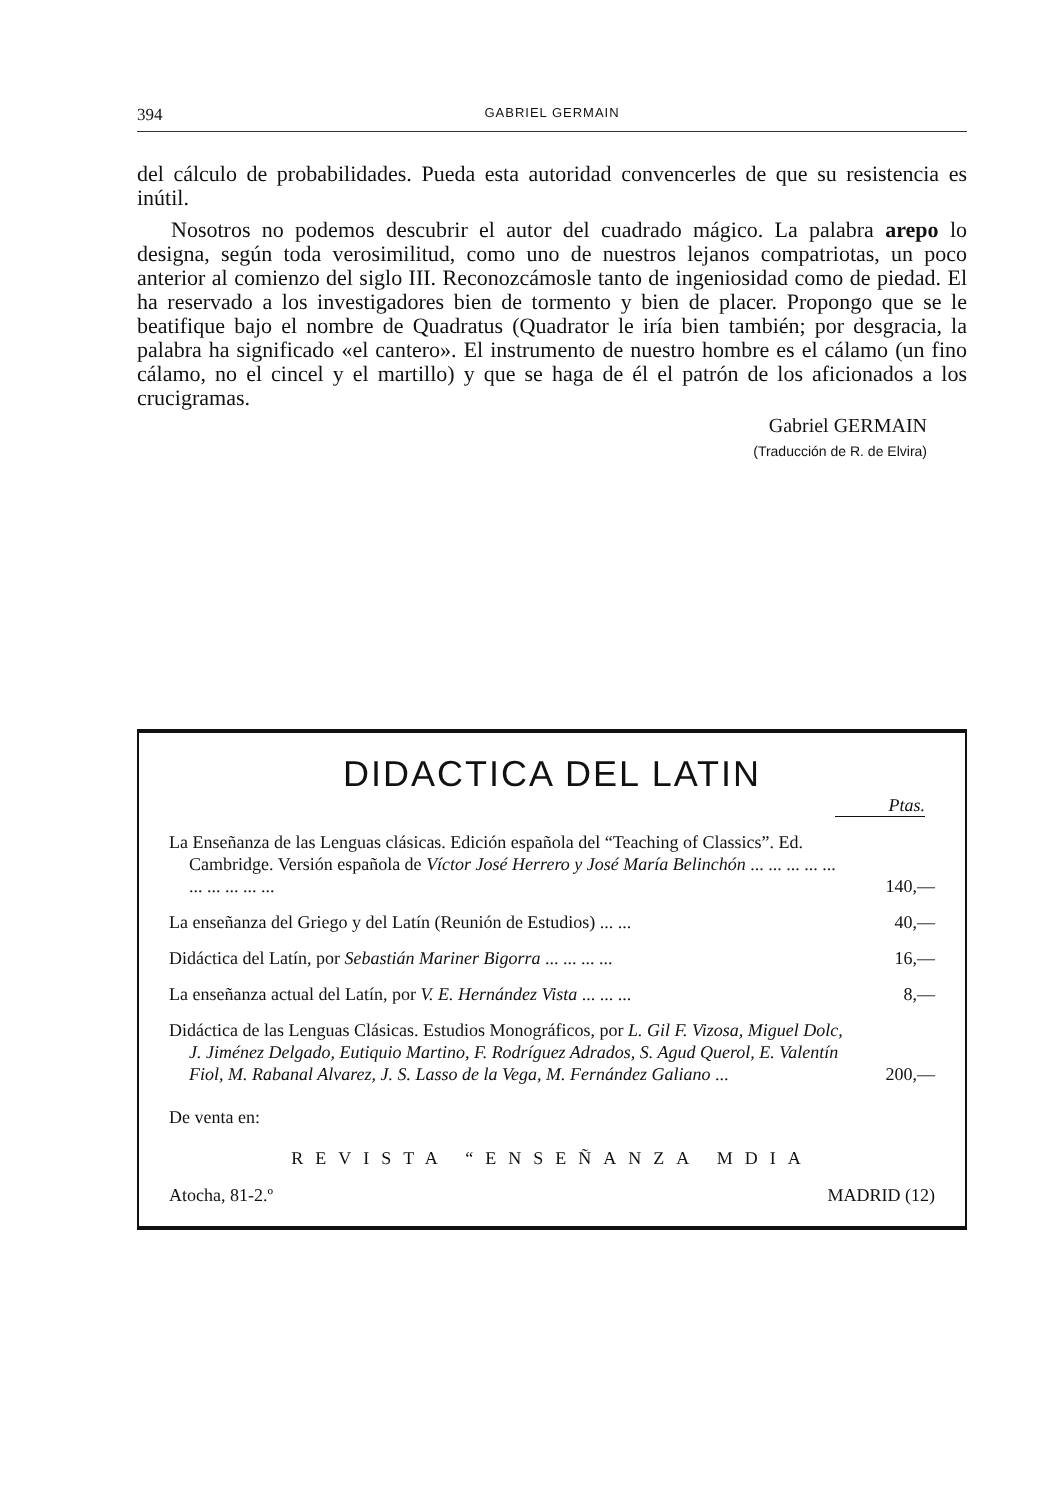394 GABRIEL GERMAIN
del cálculo de probabilidades. Pueda esta autoridad convencerles de que su resistencia es inútil.
Nosotros no podemos descubrir el autor del cuadrado mágico. La palabra arepo lo designa, según toda verosimilitud, como uno de nuestros lejanos compatriotas, un poco anterior al comienzo del siglo III. Reconozcámosle tanto de ingeniosidad como de piedad. El ha reservado a los investigadores bien de tormento y bien de placer. Propongo que se le beatifique bajo el nombre de Quadratus (Quadrator le iría bien también; por desgracia, la palabra ha significado «el cantero». El instrumento de nuestro hombre es el cálamo (un fino cálamo, no el cincel y el martillo) y que se haga de él el patrón de los aficionados a los crucigramas.
Gabriel GERMAIN
(Traducción de R. de Elvira)
DIDACTICA DEL LATIN
Ptas.
La Enseñanza de las Lenguas clásicas. Edición española del “Teaching of Classics”. Ed. Cambridge. Versión española de Víctor José Herrero y José María Belinchón ... ... ... ... ... ... ... ... ... ...
140,—
La enseñanza del Griego y del Latín (Reunión de Estudios) ... ...
40,—
Didáctica del Latín, por Sebastián Mariner Bigorra ... ... ... ...
16,—
La enseñanza actual del Latín, por V. E. Hernández Vista ... ... ...
8,—
Didáctica de las Lenguas Clásicas. Estudios Monográficos, por L. Gil F. Vizosa, Miguel Dolc, J. Jiménez Delgado, Eutiquio Martino, F. Rodríguez Adrados, S. Agud Querol, E. Valentín Fiol, M. Rabanal Alvarez, J. S. Lasso de la Vega, M. Fernández Galiano ...
200,—
De venta en:
REVISTA “ENSEÑANZA MDIA
Atocha, 81-2.º MADRID (12)